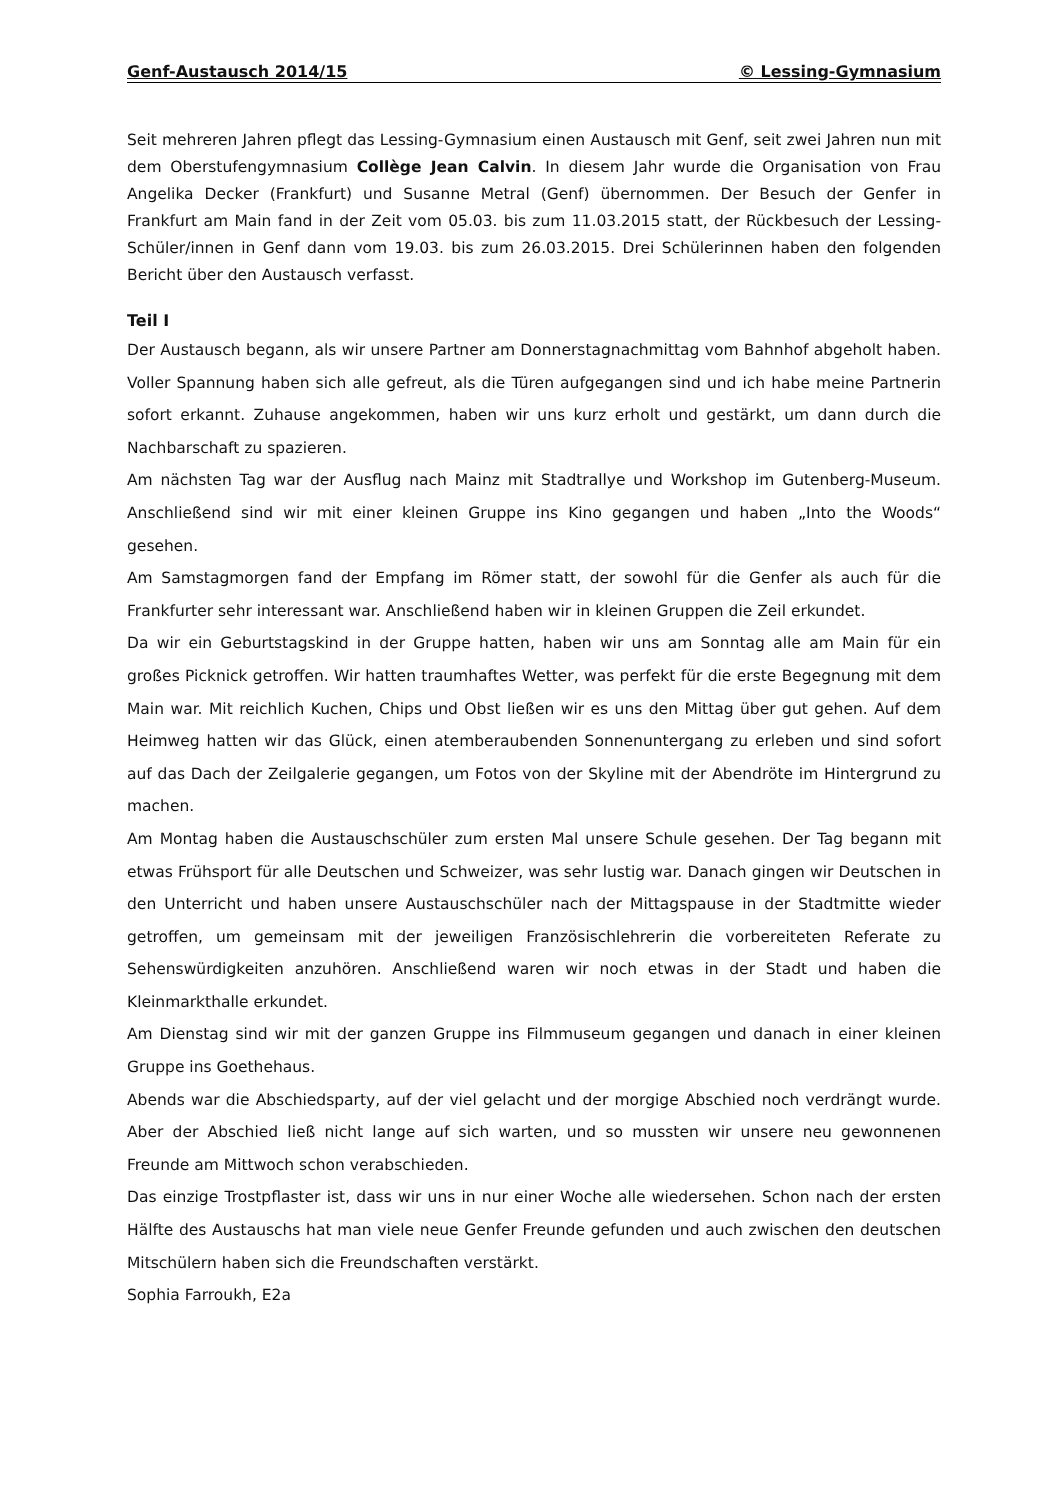Genf-Austausch 2014/15 © Lessing-Gymnasium
Seit mehreren Jahren pflegt das Lessing-Gymnasium einen Austausch mit Genf, seit zwei Jahren nun mit dem Oberstufengymnasium Collège Jean Calvin. In diesem Jahr wurde die Organisation von Frau Angelika Decker (Frankfurt) und Susanne Metral (Genf) übernommen. Der Besuch der Genfer in Frankfurt am Main fand in der Zeit vom 05.03. bis zum 11.03.2015 statt, der Rückbesuch der Lessing-Schüler/innen in Genf dann vom 19.03. bis zum 26.03.2015. Drei Schülerinnen haben den folgenden Bericht über den Austausch verfasst.
Teil I
Der Austausch begann, als wir unsere Partner am Donnerstagnachmittag vom Bahnhof abgeholt haben. Voller Spannung haben sich alle gefreut, als die Türen aufgegangen sind und ich habe meine Partnerin sofort erkannt. Zuhause angekommen, haben wir uns kurz erholt und gestärkt, um dann durch die Nachbarschaft zu spazieren.
Am nächsten Tag war der Ausflug nach Mainz mit Stadtrallye und Workshop im Gutenberg-Museum. Anschließend sind wir mit einer kleinen Gruppe ins Kino gegangen und haben „Into the Woods“ gesehen.
Am Samstagmorgen fand der Empfang im Römer statt, der sowohl für die Genfer als auch für die Frankfurter sehr interessant war. Anschließend haben wir in kleinen Gruppen die Zeil erkundet.
Da wir ein Geburtstagskind in der Gruppe hatten, haben wir uns am Sonntag alle am Main für ein großes Picknick getroffen. Wir hatten traumhaftes Wetter, was perfekt für die erste Begegnung mit dem Main war. Mit reichlich Kuchen, Chips und Obst ließen wir es uns den Mittag über gut gehen. Auf dem Heimweg hatten wir das Glück, einen atemberaubenden Sonnenuntergang zu erleben und sind sofort auf das Dach der Zeilgalerie gegangen, um Fotos von der Skyline mit der Abendröte im Hintergrund zu machen.
Am Montag haben die Austauschschüler zum ersten Mal unsere Schule gesehen. Der Tag begann mit etwas Frühsport für alle Deutschen und Schweizer, was sehr lustig war. Danach gingen wir Deutschen in den Unterricht und haben unsere Austauschschüler nach der Mittagspause in der Stadtmitte wieder getroffen, um gemeinsam mit der jeweiligen Französischlehrerin die vorbereiteten Referate zu Sehenswürdigkeiten anzuhören. Anschließend waren wir noch etwas in der Stadt und haben die Kleinmarkthalle erkundet.
Am Dienstag sind wir mit der ganzen Gruppe ins Filmmuseum gegangen und danach in einer kleinen Gruppe ins Goethehaus.
Abends war die Abschiedsparty, auf der viel gelacht und der morgige Abschied noch verdrängt wurde. Aber der Abschied ließ nicht lange auf sich warten, und so mussten wir unsere neu gewonnenen Freunde am Mittwoch schon verabschieden.
Das einzige Trostpflaster ist, dass wir uns in nur einer Woche alle wiedersehen. Schon nach der ersten Hälfte des Austauschs hat man viele neue Genfer Freunde gefunden und auch zwischen den deutschen Mitschülern haben sich die Freundschaften verstärkt.
Sophia Farroukh, E2a